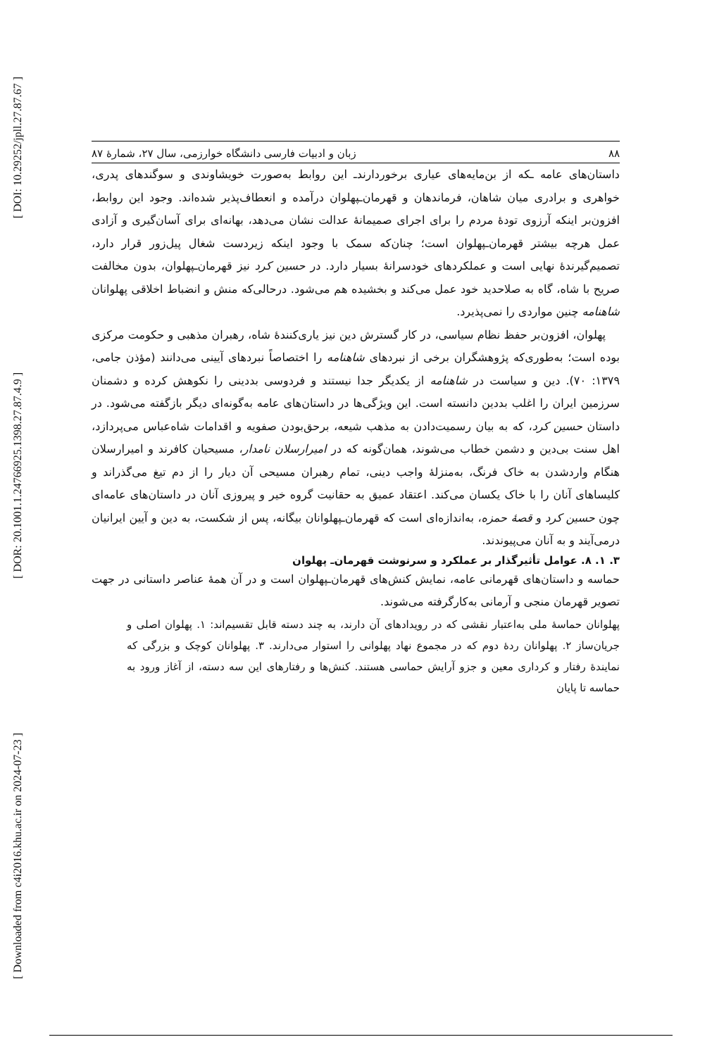[ DOI: 10.29252/jpll.27.87.67 ]
[ DOR: 20.1001.1.24766925.1398.27.87.4.9 ]
[ Downloaded from c4i2016.khu.ac.ir on 2024-07-23 ]
۸۸ زبان و ادبیات فارسی دانشگاه خوارزمی، سال ۲۷، شمارهٔ ۸۷
داستان‌های عامه ـکه از بن‌مایه‌های عیاری برخوردارندـ این روابط به‌صورت خویشاوندی و سوگندهای پدری، خواهری و برادری میان شاهان، فرماندهان و قهرمان‌ـپهلوان درآمده و انعطاف‌پذیر شده‌اند. وجود این روابط، افزون‌بر اینکه آرزوی تودهٔ مردم را برای اجرای صمیمانهٔ عدالت نشان می‌دهد، بهانه‌ای برای آسان‌گیری و آزادی عمل هرچه بیشتر قهرمان‌ـپهلوان است؛ چنان‌که سمک با وجود اینکه زیردست شغال پیل‌زور قرار دارد، تصمیم‌گیرندهٔ نهایی است و عملکردهای خودسرانهٔ بسیار دارد. در حسین کرد نیز قهرمان‌ـپهلوان، بدون مخالفت صریح با شاه، گاه به صلاحدید خود عمل می‌کند و بخشیده هم می‌شود. درحالی‌که منش و انضباط اخلاقی پهلوانان شاهنامه چنین مواردی را نمی‌پذیرد.
پهلوان، افزون‌بر حفظ نظام سیاسی، در کار گسترش دین نیز یاری‌کنندهٔ شاه، رهبران مذهبی و حکومت مرکزی بوده است؛ به‌طوری‌که پژوهشگران برخی از نبردهای شاهنامه را اختصاصاً نبردهای آیینی می‌دانند (مؤذن جامی، ۱۳۷۹: ۷۰). دین و سیاست در شاهنامه از یکدیگر جدا نیستند و فردوسی بددینی را نکوهش کرده و دشمنان سرزمین ایران را اغلب بددین دانسته است. این ویژگی‌ها در داستان‌های عامه به‌گونه‌ای دیگر بازگفته می‌شود. در داستان حسین کرد، که به بیان رسمیت‌دادن به مذهب شیعه، برحق‌بودن صفویه و اقدامات شاه‌عباس می‌پردازد، اهل سنت بی‌دین و دشمن خطاب می‌شوند، همان‌گونه که در امیرارسلان نامدار، مسیحیان کافرند و امیرارسلان هنگام واردشدن به خاک فرنگ، به‌منزلهٔ واجب دینی، تمام رهبران مسیحی آن دیار را از دم تیغ می‌گذراند و کلیساهای آنان را با خاک یکسان می‌کند. اعتقاد عمیق به حقانیت گروه خیر و پیروزی آنان در داستان‌های عامه‌ای چون حسین کرد و قصهٔ حمزه، به‌اندازه‌ای است که قهرمان‌ـپهلوانان بیگانه، پس از شکست، به دین و آیین ایرانیان درمی‌آیند و به آنان می‌پیوندند.
۳. ۱. ۸. عوامل تأثیرگذار بر عملکرد و سرنوشت قهرمان‌ـ پهلوان
حماسه و داستان‌های قهرمانی عامه، نمایش کنش‌های قهرمان‌ـپهلوان است و در آن همهٔ عناصر داستانی در جهت تصویر قهرمان منجی و آرمانی به‌کارگرفته می‌شوند.
پهلوانان حماسهٔ ملی به‌اعتبار نقشی که در رویدادهای آن دارند، به چند دسته قابل تقسیم‌اند: ۱. پهلوان اصلی و جریان‌ساز ۲. پهلوانان ردهٔ دوم که در مجموع نهاد پهلوانی را استوار می‌دارند. ۳. پهلوانان کوچک و بزرگی که نمایندهٔ رفتار و کرداری معین و جزو آرایش حماسی هستند. کنش‌ها و رفتارهای این سه دسته، از آغاز ورود به حماسه تا پایان